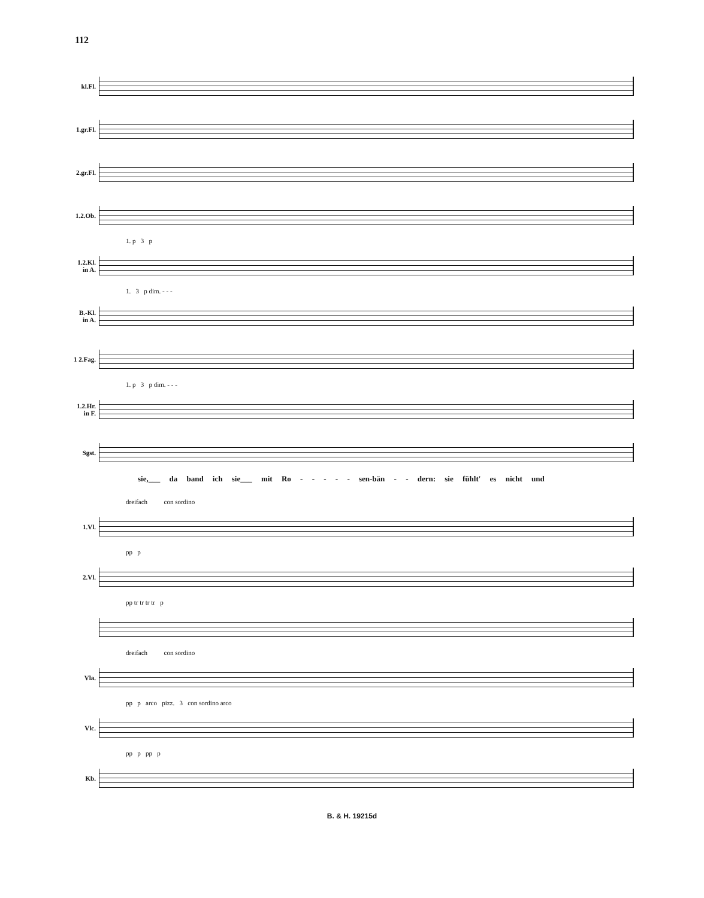112
kl.Fl.
1.gr.Fl.
2.gr.Fl.
1.2.Ob.
1. p 3 p
1.2.Kl.
in A.
1. 3 p dim. - - -
B.-Kl.
in A.
1 2.Fag.
1. p 3 p dim. - - -
1.2.Hr.
in F.
Sgst.
sie,___ da band ich sie___ mit Ro - - - - - sen-bän - - dern: sie fühlt' es nicht und
dreifach con sordino
1.Vl.
pp p
2.Vl.
pp tr tr tr tr p
dreifach con sordino
Vla.
pp p arco pizz. 3 con sordino arco
Vlc.
pp p pp p
Kb.
B. & H. 19215d